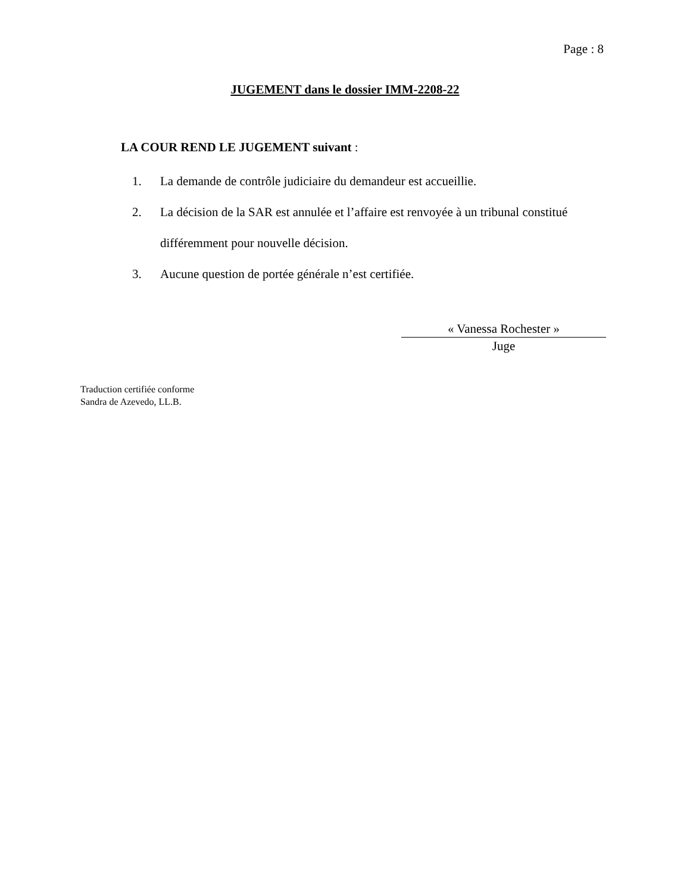Page : 8
JUGEMENT dans le dossier IMM-2208-22
LA COUR REND LE JUGEMENT suivant :
1. La demande de contrôle judiciaire du demandeur est accueillie.
2. La décision de la SAR est annulée et l’affaire est renvoyée à un tribunal constitué différemment pour nouvelle décision.
3. Aucune question de portée générale n’est certifiée.
« Vanessa Rochester »
Juge
Traduction certifiée conforme
Sandra de Azevedo, LL.B.